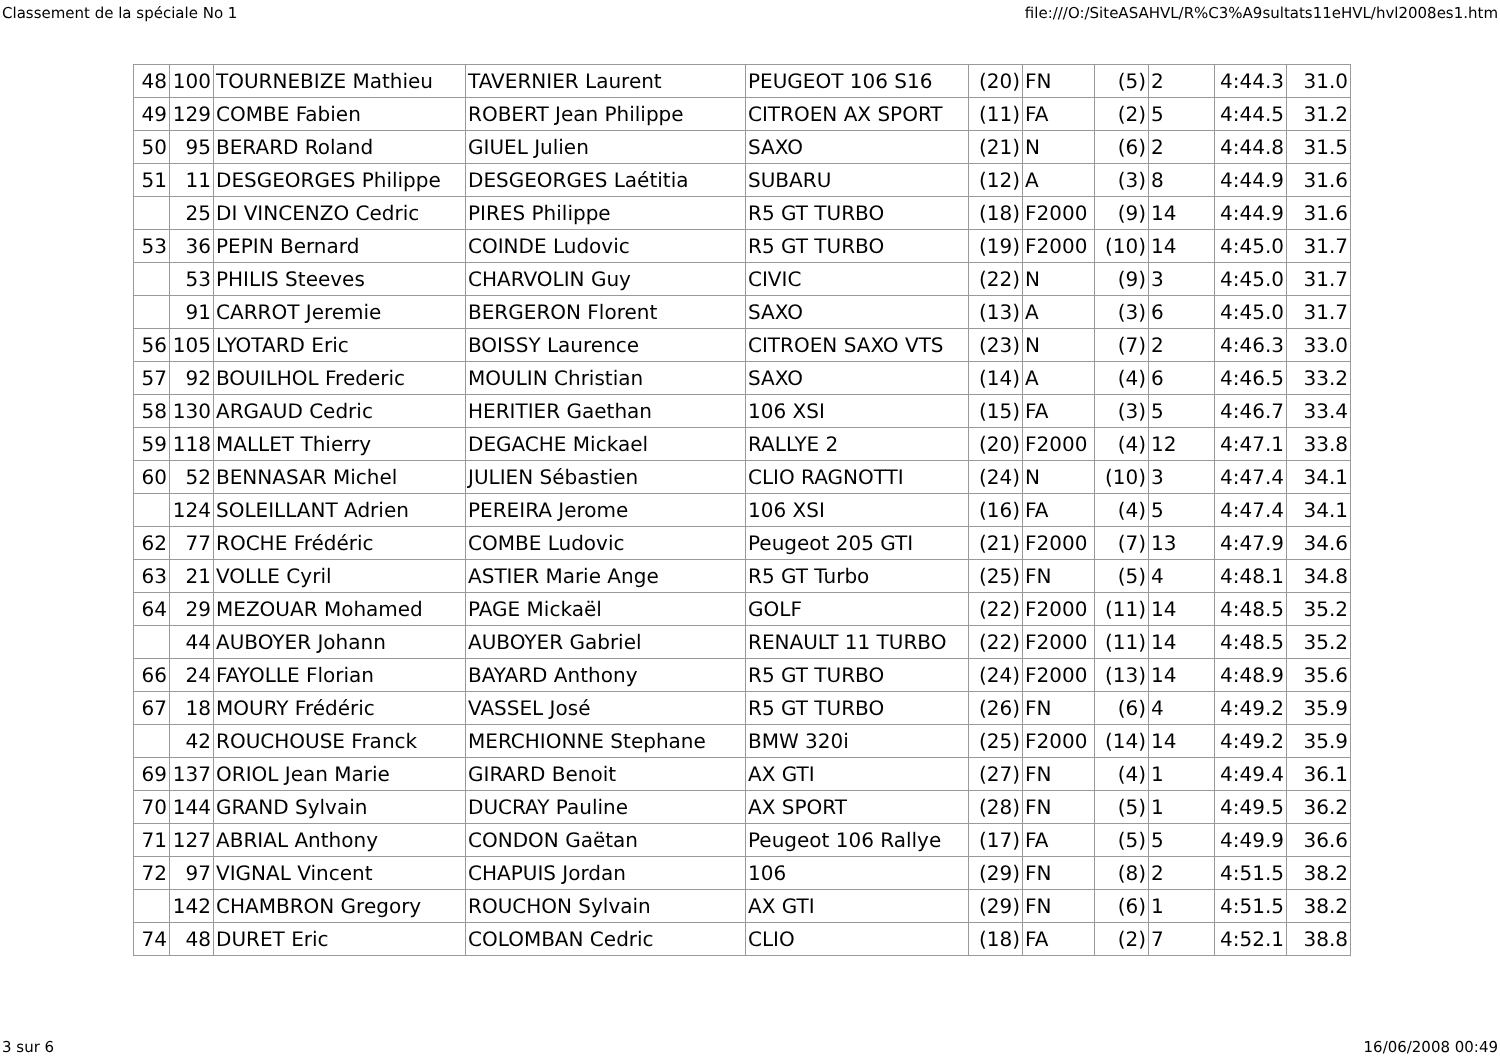Classement de la spéciale No 1 file:///O:/SiteASAHVL/R%C3%A9sultats11eHVL/hvl2008es1.htm
| 48 | 100 | TOURNEBIZE Mathieu | TAVERNIER Laurent | PEUGEOT 106 S16 | (20) | FN | (5) | 2 | 4:44.3 | 31.0 |
| 49 | 129 | COMBE Fabien | ROBERT Jean Philippe | CITROEN AX SPORT | (11) | FA | (2) | 5 | 4:44.5 | 31.2 |
| 50 | 95 | BERARD Roland | GIUEL Julien | SAXO | (21) | N | (6) | 2 | 4:44.8 | 31.5 |
| 51 | 11 | DESGEORGES Philippe | DESGEORGES Laétitia | SUBARU | (12) | A | (3) | 8 | 4:44.9 | 31.6 |
| | 25 | DI VINCENZO Cedric | PIRES Philippe | R5 GT TURBO | (18) | F2000 | (9) | 14 | 4:44.9 | 31.6 |
| 53 | 36 | PEPIN Bernard | COINDE Ludovic | R5 GT TURBO | (19) | F2000 | (10) | 14 | 4:45.0 | 31.7 |
| | 53 | PHILIS Steeves | CHARVOLIN Guy | CIVIC | (22) | N | (9) | 3 | 4:45.0 | 31.7 |
| | 91 | CARROT Jeremie | BERGERON Florent | SAXO | (13) | A | (3) | 6 | 4:45.0 | 31.7 |
| 56 | 105 | LYOTARD Eric | BOISSY Laurence | CITROEN SAXO VTS | (23) | N | (7) | 2 | 4:46.3 | 33.0 |
| 57 | 92 | BOUILHOL Frederic | MOULIN Christian | SAXO | (14) | A | (4) | 6 | 4:46.5 | 33.2 |
| 58 | 130 | ARGAUD Cedric | HERITIER Gaethan | 106 XSI | (15) | FA | (3) | 5 | 4:46.7 | 33.4 |
| 59 | 118 | MALLET Thierry | DEGACHE Mickael | RALLYE 2 | (20) | F2000 | (4) | 12 | 4:47.1 | 33.8 |
| 60 | 52 | BENNASAR Michel | JULIEN Sébastien | CLIO RAGNOTTI | (24) | N | (10) | 3 | 4:47.4 | 34.1 |
| | 124 | SOLEILLANT Adrien | PEREIRA Jerome | 106 XSI | (16) | FA | (4) | 5 | 4:47.4 | 34.1 |
| 62 | 77 | ROCHE Frédéric | COMBE Ludovic | Peugeot 205 GTI | (21) | F2000 | (7) | 13 | 4:47.9 | 34.6 |
| 63 | 21 | VOLLE Cyril | ASTIER Marie Ange | R5 GT Turbo | (25) | FN | (5) | 4 | 4:48.1 | 34.8 |
| 64 | 29 | MEZOUAR Mohamed | PAGE Mickaël | GOLF | (22) | F2000 | (11) | 14 | 4:48.5 | 35.2 |
| | 44 | AUBOYER Johann | AUBOYER Gabriel | RENAULT 11 TURBO | (22) | F2000 | (11) | 14 | 4:48.5 | 35.2 |
| 66 | 24 | FAYOLLE Florian | BAYARD Anthony | R5 GT TURBO | (24) | F2000 | (13) | 14 | 4:48.9 | 35.6 |
| 67 | 18 | MOURY Frédéric | VASSEL José | R5 GT TURBO | (26) | FN | (6) | 4 | 4:49.2 | 35.9 |
| | 42 | ROUCHOUSE Franck | MERCHIONNE Stephane | BMW 320i | (25) | F2000 | (14) | 14 | 4:49.2 | 35.9 |
| 69 | 137 | ORIOL Jean Marie | GIRARD Benoit | AX GTI | (27) | FN | (4) | 1 | 4:49.4 | 36.1 |
| 70 | 144 | GRAND Sylvain | DUCRAY Pauline | AX SPORT | (28) | FN | (5) | 1 | 4:49.5 | 36.2 |
| 71 | 127 | ABRIAL Anthony | CONDON Gaëtan | Peugeot 106 Rallye | (17) | FA | (5) | 5 | 4:49.9 | 36.6 |
| 72 | 97 | VIGNAL Vincent | CHAPUIS Jordan | 106 | (29) | FN | (8) | 2 | 4:51.5 | 38.2 |
| | 142 | CHAMBRON Gregory | ROUCHON Sylvain | AX GTI | (29) | FN | (6) | 1 | 4:51.5 | 38.2 |
| 74 | 48 | DURET Eric | COLOMBAN Cedric | CLIO | (18) | FA | (2) | 7 | 4:52.1 | 38.8 |
3 sur 6 16/06/2008 00:49